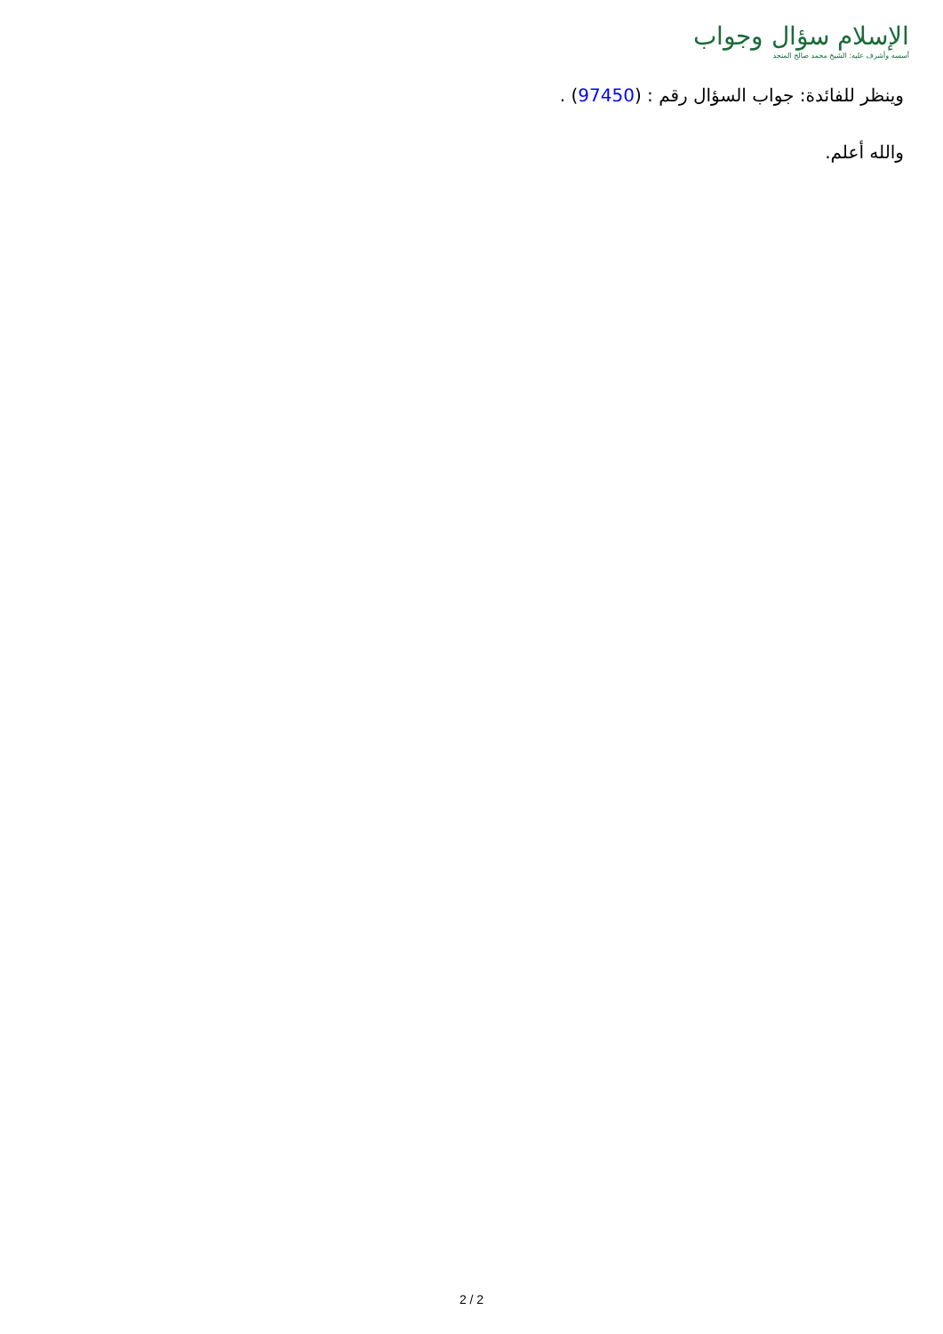الإسلام سؤال وجواب
أسسه وأشرف عليه: الشيخ محمد صالح المنجد
وينظر للفائدة: جواب السؤال رقم : (97450) .
والله أعلم.
2 / 2